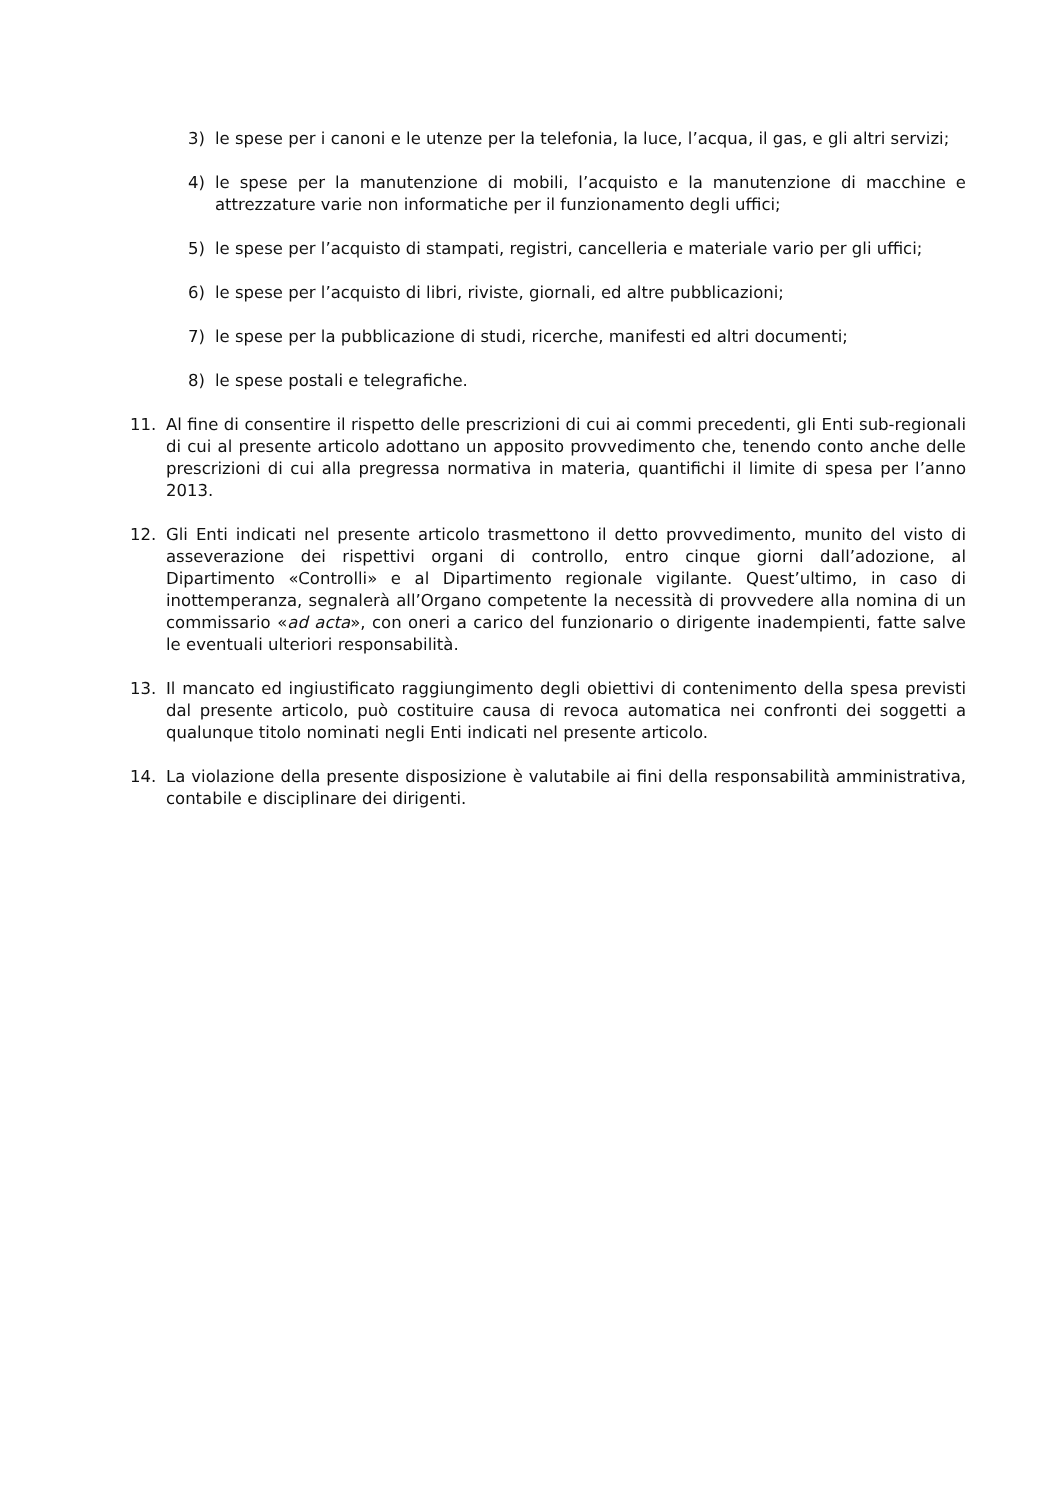3) le spese per i canoni e le utenze per la telefonia, la luce, l’acqua, il gas, e gli altri servizi;
4) le spese per la manutenzione di mobili, l’acquisto e la manutenzione di macchine e attrezzature varie non informatiche per il funzionamento degli uffici;
5) le spese per l’acquisto di stampati, registri, cancelleria e materiale vario per gli uffici;
6) le spese per l’acquisto di libri, riviste, giornali, ed altre pubblicazioni;
7) le spese per la pubblicazione di studi, ricerche, manifesti ed altri documenti;
8) le spese postali e telegrafiche.
11. Al fine di consentire il rispetto delle prescrizioni di cui ai commi precedenti, gli Enti sub-regionali di cui al presente articolo adottano un apposito provvedimento che, tenendo conto anche delle prescrizioni di cui alla pregressa normativa in materia, quantifichi il limite di spesa per l’anno 2013.
12. Gli Enti indicati nel presente articolo trasmettono il detto provvedimento, munito del visto di asseverazione dei rispettivi organi di controllo, entro cinque giorni dall’adozione, al Dipartimento «Controlli» e al Dipartimento regionale vigilante. Quest’ultimo, in caso di inottemperanza, segnalerà all’Organo competente la necessità di provvedere alla nomina di un commissario «ad acta», con oneri a carico del funzionario o dirigente inadempienti, fatte salve le eventuali ulteriori responsabilità.
13. Il mancato ed ingiustificato raggiungimento degli obiettivi di contenimento della spesa previsti dal presente articolo, può costituire causa di revoca automatica nei confronti dei soggetti a qualunque titolo nominati negli Enti indicati nel presente articolo.
14. La violazione della presente disposizione è valutabile ai fini della responsabilità amministrativa, contabile e disciplinare dei dirigenti.